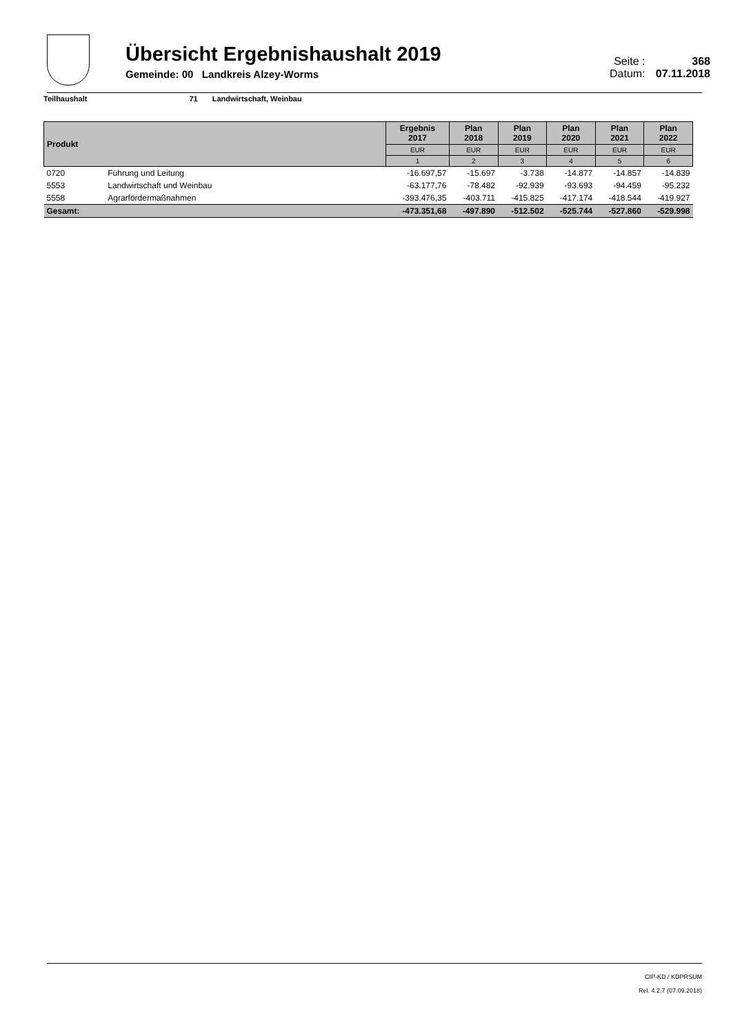Übersicht Ergebnishaushalt 2019
Gemeinde: 00 Landkreis Alzey-Worms
Seite : 368
Datum: 07.11.2018
Teilhaushalt 71 Landwirtschaft, Weinbau
| Produkt | | Ergebnis 2017 | Plan 2018 | Plan 2019 | Plan 2020 | Plan 2021 | Plan 2022 |
| --- | --- | --- | --- | --- | --- | --- | --- |
| | | EUR | EUR | EUR | EUR | EUR | EUR |
| | | 1 | 2 | 3 | 4 | 5 | 6 |
| 0720 | Führung und Leitung | -16.697,57 | -15.697 | -3.738 | -14.877 | -14.857 | -14.839 |
| 5553 | Landwirtschaft und Weinbau | -63.177,76 | -78.482 | -92.939 | -93.693 | -94.459 | -95.232 |
| 5558 | Agrarfördermaßnahmen | -393.476,35 | -403.711 | -415.825 | -417.174 | -418.544 | -419.927 |
| Gesamt: | | -473.351,68 | -497.890 | -512.502 | -525.744 | -527.860 | -529.998 |
CIP-KD / KDPRSUM
Rel. 4.2.7 (07.09.2018)